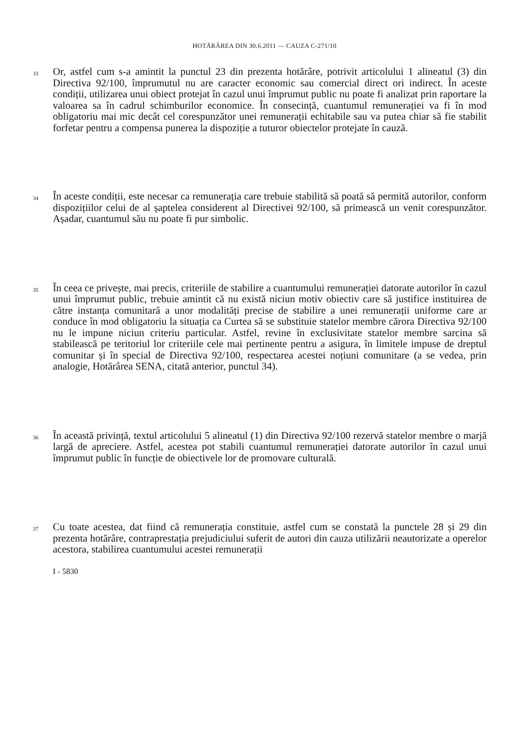HOTĂRÂREA DIN 30.6.2011 — CAUZA C-271/10
33
Or, astfel cum s-a amintit la punctul 23 din prezenta hotărâre, potrivit articolului 1 alineatul (3) din Directiva 92/100, împrumutul nu are caracter economic sau comercial direct ori indirect. În aceste condiții, utilizarea unui obiect protejat în cazul unui împrumut public nu poate fi analizat prin raportare la valoarea sa în cadrul schimburilor economice. În consecință, cuantumul remunerației va fi în mod obligatoriu mai mic decât cel corespunzător unei remunerații echitabile sau va putea chiar să fie stabilit forfetar pentru a compensa punerea la dispoziție a tuturor obiectelor protejate în cauză.
34
În aceste condiții, este necesar ca remunerația care trebuie stabilită să poată să permită autorilor, conform dispozițiilor celui de al șaptelea considerent al Directivei 92/100, să primească un venit corespunzător. Așadar, cuantumul său nu poate fi pur simbolic.
35
În ceea ce privește, mai precis, criteriile de stabilire a cuantumului remunerației datorate autorilor în cazul unui împrumut public, trebuie amintit că nu există niciun motiv obiectiv care să justifice instituirea de către instanța comunitară a unor modalități precise de stabilire a unei remunerații uniforme care ar conduce în mod obligatoriu la situația ca Curtea să se substituie statelor membre cărora Directiva 92/100 nu le impune niciun criteriu particular. Astfel, revine în exclusivitate statelor membre sarcina să stabilească pe teritoriul lor criteriile cele mai pertinente pentru a asigura, în limitele impuse de dreptul comunitar și în special de Directiva 92/100, respectarea acestei noțiuni comunitare (a se vedea, prin analogie, Hotărârea SENA, citată anterior, punctul 34).
36
În această privință, textul articolului 5 alineatul (1) din Directiva 92/100 rezervă statelor membre o marjă largă de apreciere. Astfel, acestea pot stabili cuantumul remunerației datorate autorilor în cazul unui împrumut public în funcție de obiectivele lor de promovare culturală.
37
Cu toate acestea, dat fiind că remunerația constituie, astfel cum se constată la punctele 28 și 29 din prezenta hotărâre, contraprestația prejudiciului suferit de autori din cauza utilizării neautorizate a operelor acestora, stabilirea cuantumului acestei remunerații
I - 5830